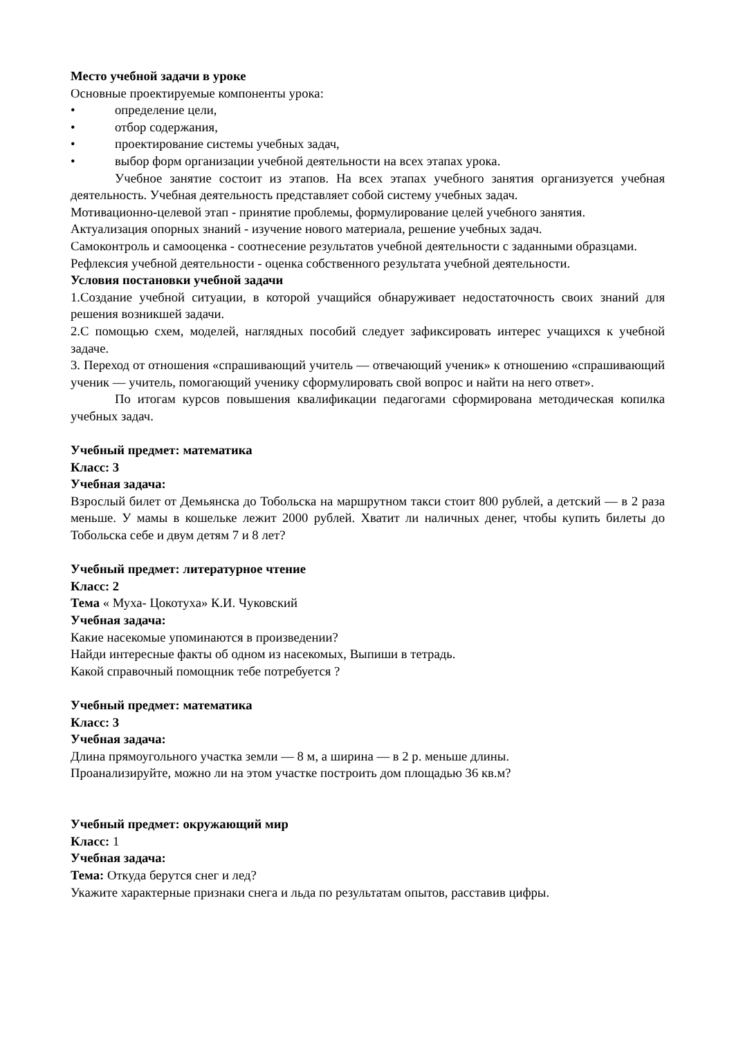Место учебной задачи в уроке
Основные проектируемые компоненты урока:
• определение цели,
• отбор содержания,
• проектирование системы учебных задач,
• выбор форм организации учебной деятельности на всех этапах урока.
Учебное занятие состоит из этапов. На всех этапах учебного занятия организуется учебная деятельность. Учебная деятельность представляет собой систему учебных задач.
Мотивационно-целевой этап - принятие проблемы, формулирование целей учебного занятия.
Актуализация опорных знаний - изучение нового материала, решение учебных задач.
Самоконтроль и самооценка - соотнесение результатов учебной деятельности с заданными образцами.
Рефлексия учебной деятельности - оценка собственного результата учебной деятельности.
Условия постановки учебной задачи
1.Создание учебной ситуации, в которой учащийся обнаруживает недостаточность своих знаний для решения возникшей задачи.
2.С помощью схем, моделей, наглядных пособий следует зафиксировать интерес учащихся к учебной задаче.
3. Переход от отношения «спрашивающий учитель — отвечающий ученик» к отношению «спрашивающий ученик — учитель, помогающий ученику сформулировать свой вопрос и найти на него ответ».
По итогам курсов повышения квалификации педагогами сформирована методическая копилка учебных задач.
Учебный предмет: математика
Класс: 3
Учебная задача:
Взрослый билет от Демьянска до Тобольска на маршрутном такси стоит 800 рублей, а детский — в 2 раза меньше. У мамы в кошельке лежит 2000 рублей. Хватит ли наличных денег, чтобы купить билеты до Тобольска себе и двум детям 7 и 8 лет?
Учебный предмет: литературное чтение
Класс: 2
Тема « Муха- Цокотуха» К.И. Чуковский
Учебная задача:
Какие насекомые упоминаются в произведении?
Найди интересные факты об одном из насекомых, Выпиши в тетрадь.
Какой справочный помощник тебе потребуется ?
Учебный предмет: математика
Класс: 3
Учебная задача:
Длина прямоугольного участка земли — 8 м, а ширина — в 2 р. меньше длины.
Проанализируйте, можно ли на этом участке построить дом площадью 36 кв.м?
Учебный предмет: окружающий мир
Класс: 1
Учебная задача:
Тема: Откуда берутся снег и лед?
Укажите характерные признаки снега и льда по результатам опытов, расставив цифры.